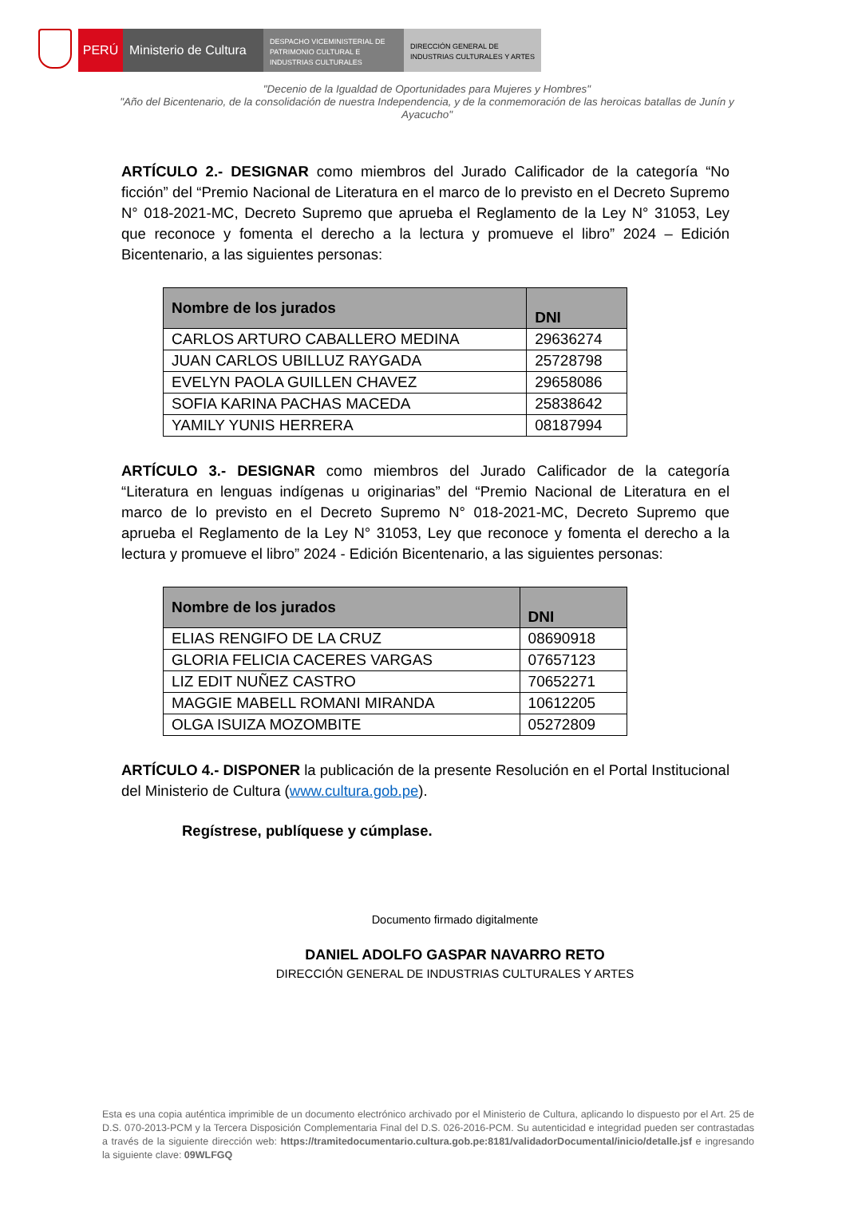PERÚ Ministerio de Cultura
DESPACHO VICEMINISTERIAL DE PATRIMONIO CULTURAL E INDUSTRIAS CULTURALES
DIRECCIÓN GENERAL DE INDUSTRIAS CULTURALES Y ARTES
"Decenio de la Igualdad de Oportunidades para Mujeres y Hombres"
"Año del Bicentenario, de la consolidación de nuestra Independencia, y de la conmemoración de las heroicas batallas de Junín y Ayacucho"
ARTÍCULO 2.- DESIGNAR como miembros del Jurado Calificador de la categoría “No ficción” del “Premio Nacional de Literatura en el marco de lo previsto en el Decreto Supremo N° 018-2021-MC, Decreto Supremo que aprueba el Reglamento de la Ley N° 31053, Ley que reconoce y fomenta el derecho a la lectura y promueve el libro” 2024 – Edición Bicentenario, a las siguientes personas:
| Nombre de los jurados | DNI |
| --- | --- |
| CARLOS ARTURO CABALLERO MEDINA | 29636274 |
| JUAN CARLOS UBILLUZ RAYGADA | 25728798 |
| EVELYN PAOLA GUILLEN CHAVEZ | 29658086 |
| SOFIA KARINA PACHAS MACEDA | 25838642 |
| YAMILY YUNIS HERRERA | 08187994 |
ARTÍCULO 3.- DESIGNAR como miembros del Jurado Calificador de la categoría “Literatura en lenguas indígenas u originarias” del “Premio Nacional de Literatura en el marco de lo previsto en el Decreto Supremo N° 018-2021-MC, Decreto Supremo que aprueba el Reglamento de la Ley N° 31053, Ley que reconoce y fomenta el derecho a la lectura y promueve el libro” 2024 - Edición Bicentenario, a las siguientes personas:
| Nombre de los jurados | DNI |
| --- | --- |
| ELIAS RENGIFO DE LA CRUZ | 08690918 |
| GLORIA FELICIA CACERES VARGAS | 07657123 |
| LIZ EDIT NUÑEZ CASTRO | 70652271 |
| MAGGIE MABELL ROMANI MIRANDA | 10612205 |
| OLGA ISUIZA MOZOMBITE | 05272809 |
ARTÍCULO 4.- DISPONER la publicación de la presente Resolución en el Portal Institucional del Ministerio de Cultura (www.cultura.gob.pe).
Regístrese, publíquese y cúmplase.
Documento firmado digitalmente
DANIEL ADOLFO GASPAR NAVARRO RETO
DIRECCIÓN GENERAL DE INDUSTRIAS CULTURALES Y ARTES
Esta es una copia auténtica imprimible de un documento electrónico archivado por el Ministerio de Cultura, aplicando lo dispuesto por el Art. 25 de D.S. 070-2013-PCM y la Tercera Disposición Complementaria Final del D.S. 026-2016-PCM. Su autenticidad e integridad pueden ser contrastadas a través de la siguiente dirección web: https://tramitedocumentario.cultura.gob.pe:8181/validadorDocumental/inicio/detalle.jsf e ingresando la siguiente clave: 09WLFGQ